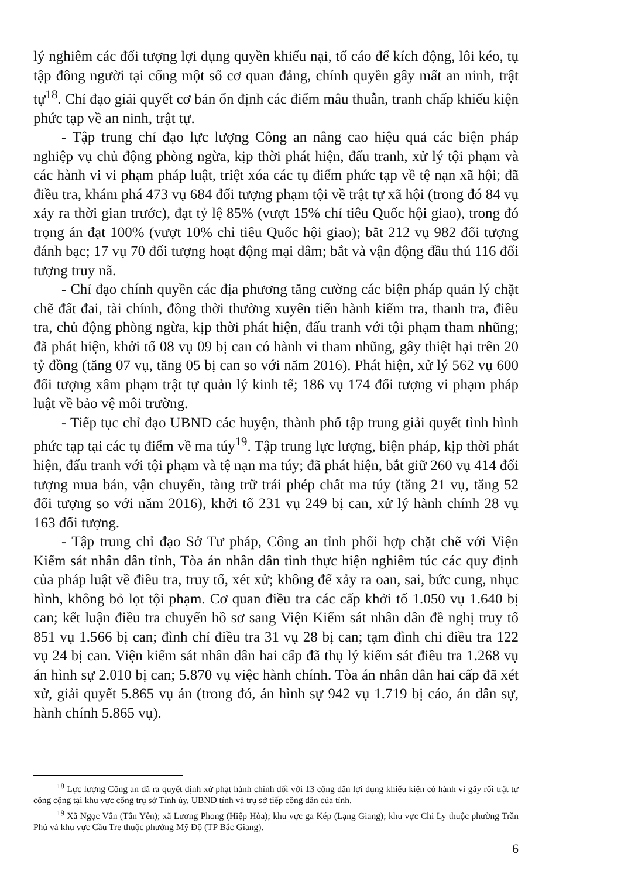lý nghiêm các đối tượng lợi dụng quyền khiếu nại, tố cáo để kích động, lôi kéo, tụ tập đông người tại cổng một số cơ quan đảng, chính quyền gây mất an ninh, trật tự<sup>18</sup>. Chỉ đạo giải quyết cơ bản ổn định các điểm mâu thuẫn, tranh chấp khiếu kiện phức tạp về an ninh, trật tự.
- Tập trung chỉ đạo lực lượng Công an nâng cao hiệu quả các biện pháp nghiệp vụ chủ động phòng ngừa, kịp thời phát hiện, đấu tranh, xử lý tội phạm và các hành vi vi phạm pháp luật, triệt xóa các tụ điểm phức tạp về tệ nạn xã hội; đã điều tra, khám phá 473 vụ 684 đối tượng phạm tội về trật tự xã hội (trong đó 84 vụ xảy ra thời gian trước), đạt tỷ lệ 85% (vượt 15% chỉ tiêu Quốc hội giao), trong đó trọng án đạt 100% (vượt 10% chỉ tiêu Quốc hội giao); bắt 212 vụ 982 đối tượng đánh bạc; 17 vụ 70 đối tượng hoạt động mại dâm; bắt và vận động đầu thú 116 đối tượng truy nã.
- Chỉ đạo chính quyền các địa phương tăng cường các biện pháp quản lý chặt chẽ đất đai, tài chính, đồng thời thường xuyên tiến hành kiểm tra, thanh tra, điều tra, chủ động phòng ngừa, kịp thời phát hiện, đấu tranh với tội phạm tham nhũng; đã phát hiện, khởi tố 08 vụ 09 bị can có hành vi tham nhũng, gây thiệt hại trên 20 tỷ đồng (tăng 07 vụ, tăng 05 bị can so với năm 2016). Phát hiện, xử lý 562 vụ 600 đối tượng xâm phạm trật tự quản lý kinh tế; 186 vụ 174 đối tượng vi phạm pháp luật về bảo vệ môi trường.
- Tiếp tục chỉ đạo UBND các huyện, thành phố tập trung giải quyết tình hình phức tạp tại các tụ điểm về ma túy<sup>19</sup>. Tập trung lực lượng, biện pháp, kịp thời phát hiện, đấu tranh với tội phạm và tệ nạn ma túy; đã phát hiện, bắt giữ 260 vụ 414 đối tượng mua bán, vận chuyển, tàng trữ trái phép chất ma túy (tăng 21 vụ, tăng 52 đối tượng so với năm 2016), khởi tố 231 vụ 249 bị can, xử lý hành chính 28 vụ 163 đối tượng.
- Tập trung chỉ đạo Sở Tư pháp, Công an tỉnh phối hợp chặt chẽ với Viện Kiểm sát nhân dân tỉnh, Tòa án nhân dân tỉnh thực hiện nghiêm túc các quy định của pháp luật về điều tra, truy tố, xét xử; không để xảy ra oan, sai, bức cung, nhục hình, không bỏ lọt tội phạm. Cơ quan điều tra các cấp khởi tố 1.050 vụ 1.640 bị can; kết luận điều tra chuyển hồ sơ sang Viện Kiểm sát nhân dân đề nghị truy tố 851 vụ 1.566 bị can; đình chỉ điều tra 31 vụ 28 bị can; tạm đình chỉ điều tra 122 vụ 24 bị can. Viện kiểm sát nhân dân hai cấp đã thụ lý kiểm sát điều tra 1.268 vụ án hình sự 2.010 bị can; 5.870 vụ việc hành chính. Tòa án nhân dân hai cấp đã xét xử, giải quyết 5.865 vụ án (trong đó, án hình sự 942 vụ 1.719 bị cáo, án dân sự, hành chính 5.865 vụ).
<sup>18</sup> Lực lượng Công an đã ra quyết định xử phạt hành chính đối với 13 công dân lợi dụng khiếu kiện có hành vi gây rối trật tự công cộng tại khu vực cổng trụ sở Tỉnh ủy, UBND tỉnh và trụ sở tiếp công dân của tỉnh.
<sup>19</sup> Xã Ngọc Vân (Tân Yên); xã Lương Phong (Hiệp Hòa); khu vực ga Kép (Lạng Giang); khu vực Chi Ly thuộc phường Trần Phú và khu vực Cầu Tre thuộc phường Mỹ Độ (TP Bắc Giang).
6